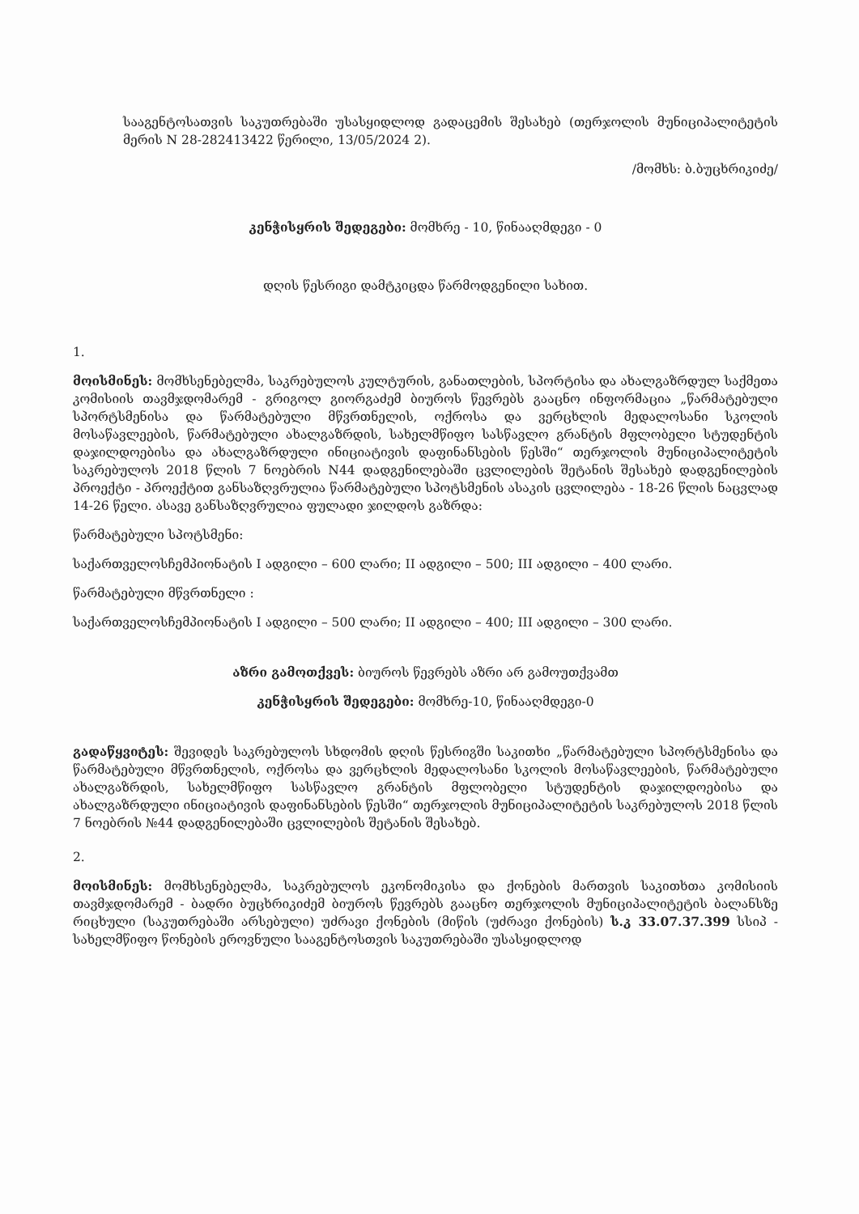სააგენტოსათვის საკუთრებაში უსასყიდლოდ გადაცემის შესახებ (თერჯოლის მუნიციპალიტეტის მერის N 28-282413422 წერილი, 13/05/2024 2).
/მომხს: ბ.ბუცხრიკიძე/
კენჭისყრის შედეგები: მომხრე - 10, წინააღმდეგი - 0
დღის წესრიგი დამტკიცდა წარმოდგენილი სახით.
1.
მოისმინეს: მომხსენებელმა, საკრებულოს კულტურის, განათლების, სპორტისა და ახალგაზრდულ საქმეთა კომისიის თავმჯდომარემ - გრიგოლ გიორგაძემ ბიუროს წევრებს გააცნო ინფორმაცია „წარმატებული სპორტსმენისა და წარმატებული მწვრთნელის, ოქროსა და ვერცხლის მედალოსანი სკოლის მოსაწავლეების, წარმატებული ახალგაზრდის, სახელმწიფო სასწავლო გრანტის მფლობელი სტუდენტის დაჯილდოებისა და ახალგაზრდული ინიციატივის დაფინანსების წესში“ თერჯოლის მუნიციპალიტეტის საკრებულოს 2018 წლის 7 ნოებრის N44 დადგენილებაში ცვლილების შეტანის შესახებ დადგენილების პროექტი - პროექტით განსაზღვრულია წარმატებული სპოტსმენის ასაკის ცვლილება - 18-26 წლის ნაცვლად 14-26 წელი. ასავე განსაზღვრულია ფულადი ჯილდოს გაზრდა:
წარმატებული სპოტსმენი:
საქართველოსჩემპიონატის I ადგილი – 600 ლარი; II ადგილი – 500; III ადგილი – 400 ლარი.
წარმატებული მწვრთნელი :
საქართველოსჩემპიონატის I ადგილი – 500 ლარი; II ადგილი – 400; III ადგილი – 300 ლარი.
აზრი გამოთქვეს: ბიუროს წევრებს აზრი არ გამოუთქვამთ
კენჭისყრის შედეგები: მომხრე-10, წინააღმდეგი-0
გადაწყვიტეს: შევიდეს საკრებულოს სხდომის დღის წესრიგში საკითხი „წარმატებული სპორტსმენისა და წარმატებული მწვრთნელის, ოქროსა და ვერცხლის მედალოსანი სკოლის მოსაწავლეების, წარმატებული ახალგაზრდის, სახელმწიფო სასწავლო გრანტის მფლობელი სტუდენტის დაჯილდოებისა და ახალგაზრდული ინიციატივის დაფინანსების წესში“ თერჯოლის მუნიციპალიტეტის საკრებულოს 2018 წლის 7 ნოებრის №44 დადგენილებაში ცვლილების შეტანის შესახებ.
2.
მოისმინეს: მომხსენებელმა, საკრებულოს ეკონომიკისა და ქონების მართვის საკითხთა კომისიის თავმჯდომარემ - ბადრი ბუცხრიკიძემ ბიუროს წევრებს გააცნო თერჯოლის მუნიციპალიტეტის ბალანსზე რიცხული (საკუთრებაში არსებული) უძრავი ქონების (მიწის (უძრავი ქონების) ს.კ 33.07.37.399 სსიპ - სახელმწიფო წონების ეროვნული სააგენტოსთვის საკუთრებაში უსასყიდლოდ